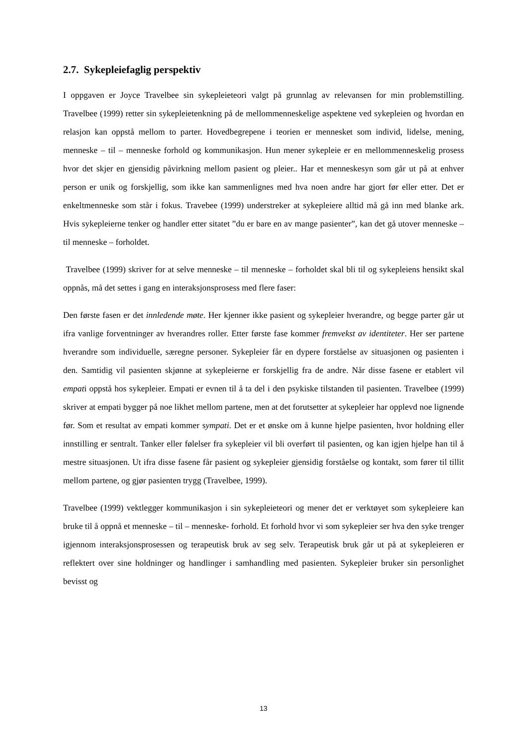2.7. Sykepleiefaglig perspektiv
I oppgaven er Joyce Travelbee sin sykepleieteori valgt på grunnlag av relevansen for min problemstilling. Travelbee (1999) retter sin sykepleietenkning på de mellommenneskelige aspektene ved sykepleien og hvordan en relasjon kan oppstå mellom to parter. Hovedbegrepene i teorien er mennesket som individ, lidelse, mening, menneske – til – menneske forhold og kommunikasjon. Hun mener sykepleie er en mellommenneskelig prosess hvor det skjer en gjensidig påvirkning mellom pasient og pleier.. Har et menneskesyn som går ut på at enhver person er unik og forskjellig, som ikke kan sammenlignes med hva noen andre har gjort før eller etter. Det er enkeltmenneske som står i fokus. Travebee (1999) understreker at sykepleiere alltid må gå inn med blanke ark. Hvis sykepleierne tenker og handler etter sitatet ”du er bare en av mange pasienter”, kan det gå utover menneske – til menneske – forholdet.
Travelbee (1999) skriver for at selve menneske – til menneske – forholdet skal bli til og sykepleiens hensikt skal oppnås, må det settes i gang en interaksjonsprosess med flere faser:
Den første fasen er det innledende møte. Her kjenner ikke pasient og sykepleier hverandre, og begge parter går ut ifra vanlige forventninger av hverandres roller. Etter første fase kommer fremvekst av identiteter. Her ser partene hverandre som individuelle, særegne personer. Sykepleier får en dypere forståelse av situasjonen og pasienten i den. Samtidig vil pasienten skjønne at sykepleierne er forskjellig fra de andre. Når disse fasene er etablert vil empati oppstå hos sykepleier. Empati er evnen til å ta del i den psykiske tilstanden til pasienten. Travelbee (1999) skriver at empati bygger på noe likhet mellom partene, men at det forutsetter at sykepleier har opplevd noe lignende før. Som et resultat av empati kommer sympati. Det er et ønske om å kunne hjelpe pasienten, hvor holdning eller innstilling er sentralt. Tanker eller følelser fra sykepleier vil bli overført til pasienten, og kan igjen hjelpe han til å mestre situasjonen. Ut ifra disse fasene får pasient og sykepleier gjensidig forståelse og kontakt, som fører til tillit mellom partene, og gjør pasienten trygg (Travelbee, 1999).
Travelbee (1999) vektlegger kommunikasjon i sin sykepleieteori og mener det er verktøyet som sykepleiere kan bruke til å oppnå et menneske – til – menneske- forhold. Et forhold hvor vi som sykepleier ser hva den syke trenger igjennom interaksjonsprosessen og terapeutisk bruk av seg selv. Terapeutisk bruk går ut på at sykepleieren er reflektert over sine holdninger og handlinger i samhandling med pasienten. Sykepleier bruker sin personlighet bevisst og
13